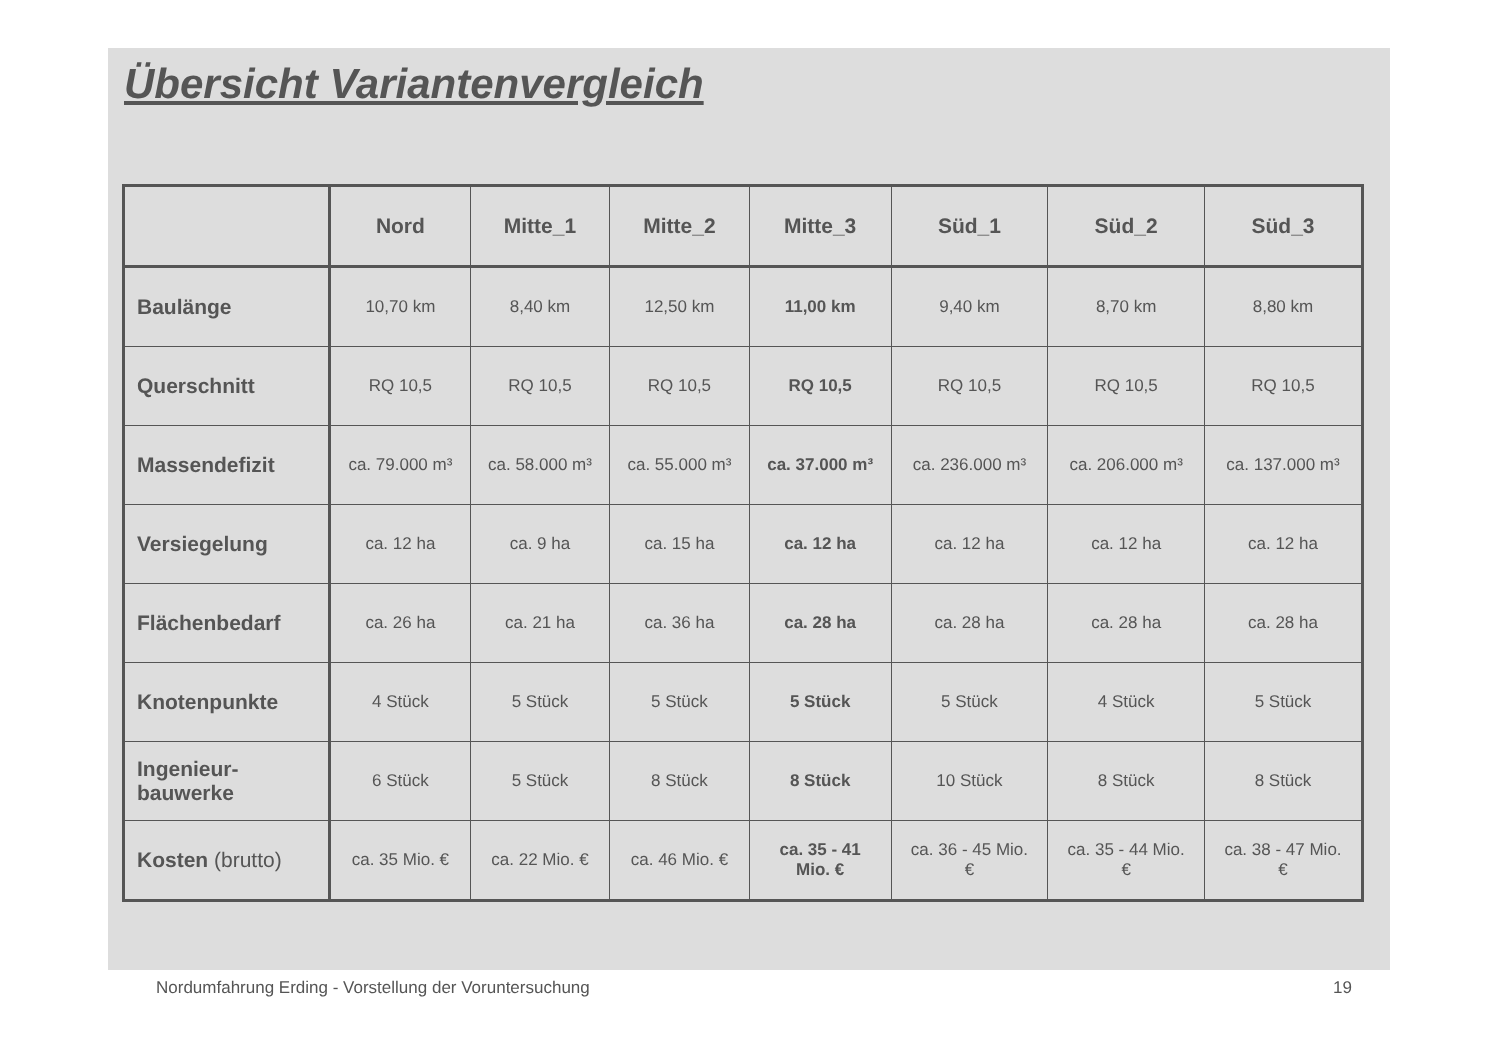Übersicht Variantenvergleich
| | Nord | Mitte_1 | Mitte_2 | Mitte_3 | Süd_1 | Süd_2 | Süd_3 |
| --- | --- | --- | --- | --- | --- | --- | --- |
| Baulänge | 10,70 km | 8,40 km | 12,50 km | 11,00 km | 9,40 km | 8,70 km | 8,80 km |
| Querschnitt | RQ 10,5 | RQ 10,5 | RQ 10,5 | RQ 10,5 | RQ 10,5 | RQ 10,5 | RQ 10,5 |
| Massendefizit | ca. 79.000 m³ | ca. 58.000 m³ | ca. 55.000 m³ | ca. 37.000 m³ | ca. 236.000 m³ | ca. 206.000 m³ | ca. 137.000 m³ |
| Versiegelung | ca. 12 ha | ca. 9 ha | ca. 15 ha | ca. 12 ha | ca. 12 ha | ca. 12 ha | ca. 12 ha |
| Flächenbedarf | ca. 26 ha | ca. 21 ha | ca. 36 ha | ca. 28 ha | ca. 28 ha | ca. 28 ha | ca. 28 ha |
| Knotenpunkte | 4 Stück | 5 Stück | 5 Stück | 5 Stück | 5 Stück | 4 Stück | 5 Stück |
| Ingenieur- bauwerke | 6 Stück | 5 Stück | 8 Stück | 8 Stück | 10 Stück | 8 Stück | 8 Stück |
| Kosten (brutto) | ca. 35 Mio. € | ca. 22 Mio. € | ca. 46 Mio. € | ca. 35 - 41 Mio. € | ca. 36 - 45 Mio. € | ca. 35 - 44 Mio. € | ca. 38 - 47 Mio. € |
Nordumfahrung Erding - Vorstellung der Voruntersuchung 19